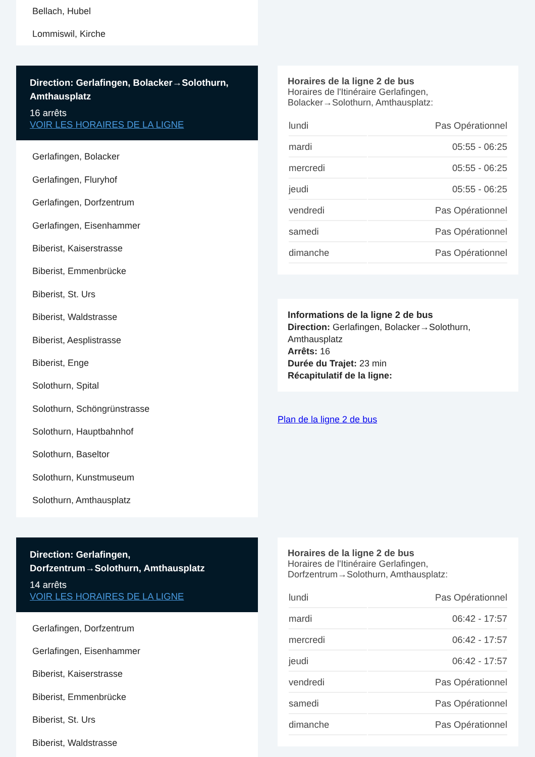Bellach, Hubel
Lommiswil, Kirche
Direction: Gerlafingen, Bolacker→Solothurn, Amthausplatz
16 arrêts
VOIR LES HORAIRES DE LA LIGNE
Gerlafingen, Bolacker
Gerlafingen, Fluryhof
Gerlafingen, Dorfzentrum
Gerlafingen, Eisenhammer
Biberist, Kaiserstrasse
Biberist, Emmenbrücke
Biberist, St. Urs
Biberist, Waldstrasse
Biberist, Aesplistrasse
Biberist, Enge
Solothurn, Spital
Solothurn, Schöngrünstrasse
Solothurn, Hauptbahnhof
Solothurn, Baseltor
Solothurn, Kunstmuseum
Solothurn, Amthausplatz
Horaires de la ligne 2 de bus
Horaires de l'Itinéraire Gerlafingen, Bolacker→Solothurn, Amthausplatz:
| lundi | Pas Opérationnel |
| mardi | 05:55 - 06:25 |
| mercredi | 05:55 - 06:25 |
| jeudi | 05:55 - 06:25 |
| vendredi | Pas Opérationnel |
| samedi | Pas Opérationnel |
| dimanche | Pas Opérationnel |
Informations de la ligne 2 de bus
Direction: Gerlafingen, Bolacker→Solothurn, Amthausplatz
Arrêts: 16
Durée du Trajet: 23 min
Récapitulatif de la ligne:
Plan de la ligne 2 de bus
Direction: Gerlafingen, Dorfzentrum→Solothurn, Amthausplatz
14 arrêts
VOIR LES HORAIRES DE LA LIGNE
Gerlafingen, Dorfzentrum
Gerlafingen, Eisenhammer
Biberist, Kaiserstrasse
Biberist, Emmenbrücke
Biberist, St. Urs
Biberist, Waldstrasse
Horaires de la ligne 2 de bus
Horaires de l'Itinéraire Gerlafingen, Dorfzentrum→Solothurn, Amthausplatz:
| lundi | Pas Opérationnel |
| mardi | 06:42 - 17:57 |
| mercredi | 06:42 - 17:57 |
| jeudi | 06:42 - 17:57 |
| vendredi | Pas Opérationnel |
| samedi | Pas Opérationnel |
| dimanche | Pas Opérationnel |